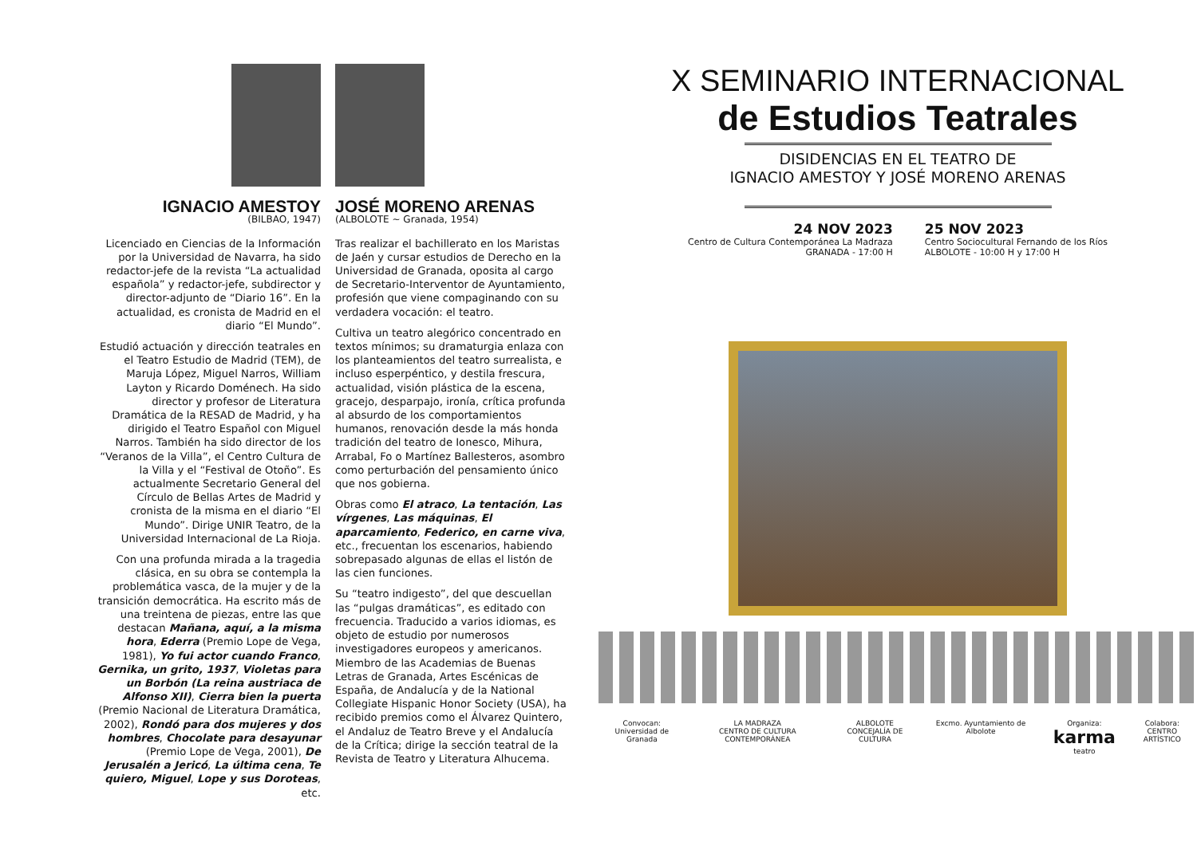IGNACIO AMESTOY
(BILBAO, 1947)
Licenciado en Ciencias de la Información por la Universidad de Navarra, ha sido redactor-jefe de la revista “La actualidad española” y redactor-jefe, subdirector y director-adjunto de “Diario 16”. En la actualidad, es cronista de Madrid en el diario “El Mundo”.
Estudió actuación y dirección teatrales en el Teatro Estudio de Madrid (TEM), de Maruja López, Miguel Narros, William Layton y Ricardo Doménech. Ha sido director y profesor de Literatura Dramática de la RESAD de Madrid, y ha dirigido el Teatro Español con Miguel Narros. También ha sido director de los “Veranos de la Villa”, el Centro Cultura de la Villa y el “Festival de Otoño”. Es actualmente Secretario General del Círculo de Bellas Artes de Madrid y cronista de la misma en el diario “El Mundo”. Dirige UNIR Teatro, de la Universidad Internacional de La Rioja.
Con una profunda mirada a la tragedia clásica, en su obra se contempla la problemática vasca, de la mujer y de la transición democrática. Ha escrito más de una treintena de piezas, entre las que destacan Mañana, aquí, a la misma hora, Ederra (Premio Lope de Vega, 1981), Yo fui actor cuando Franco, Gernika, un grito, 1937, Violetas para un Borbón (La reina austriaca de Alfonso XII), Cierra bien la puerta (Premio Nacional de Literatura Dramática, 2002), Rondó para dos mujeres y dos hombres, Chocolate para desayunar (Premio Lope de Vega, 2001), De Jerusalén a Jericó, La última cena, Te quiero, Miguel, Lope y sus Doroteas, etc.
JOSÉ MORENO ARENAS
(ALBOLOTE ~ Granada, 1954)
Tras realizar el bachillerato en los Maristas de Jaén y cursar estudios de Derecho en la Universidad de Granada, oposita al cargo de Secretario-Interventor de Ayuntamiento, profesión que viene compaginando con su verdadera vocación: el teatro.
Cultiva un teatro alegórico concentrado en textos mínimos; su dramaturgia enlaza con los planteamientos del teatro surrealista, e incluso esperpéntico, y destila frescura, actualidad, visión plástica de la escena, gracejo, desparpajo, ironía, crítica profunda al absurdo de los comportamientos humanos, renovación desde la más honda tradición del teatro de Ionesco, Mihura, Arrabal, Fo o Martínez Ballesteros, asombro como perturbación del pensamiento único que nos gobierna.
Obras como El atraco, La tentación, Las vírgenes, Las máquinas, El aparcamiento, Federico, en carne viva, etc., frecuentan los escenarios, habiendo sobrepasado algunas de ellas el listón de las cien funciones.
Su “teatro indigesto”, del que descuellan las “pulgas dramáticas”, es editado con frecuencia. Traducido a varios idiomas, es objeto de estudio por numerosos investigadores europeos y americanos. Miembro de las Academias de Buenas Letras de Granada, Artes Escénicas de España, de Andalucía y de la National Collegiate Hispanic Honor Society (USA), ha recibido premios como el Álvarez Quintero, el Andaluz de Teatro Breve y el Andalucía de la Crítica; dirige la sección teatral de la Revista de Teatro y Literatura Alhucema.
X SEMINARIO INTERNACIONAL
de Estudios Teatrales
DISIDENCIAS EN EL TEATRO DE
IGNACIO AMESTOY Y JOSÉ MORENO ARENAS
24 NOV 2023
Centro de Cultura Contemporánea La Madraza
GRANADA - 17:00 H
25 NOV 2023
Centro Sociocultural Fernando de los Ríos
ALBOLOTE - 10:00 H y 17:00 H
Convocan:
Universidad de Granada
LA MADRAZA
CENTRO DE CULTURA CONTEMPORÁNEA
ALBOLOTE
CONCEJALÍA DE CULTURA
Excmo. Ayuntamiento de Albolote
Organiza:
karma teatro
Colabora:
CENTRO ARTÍSTICO